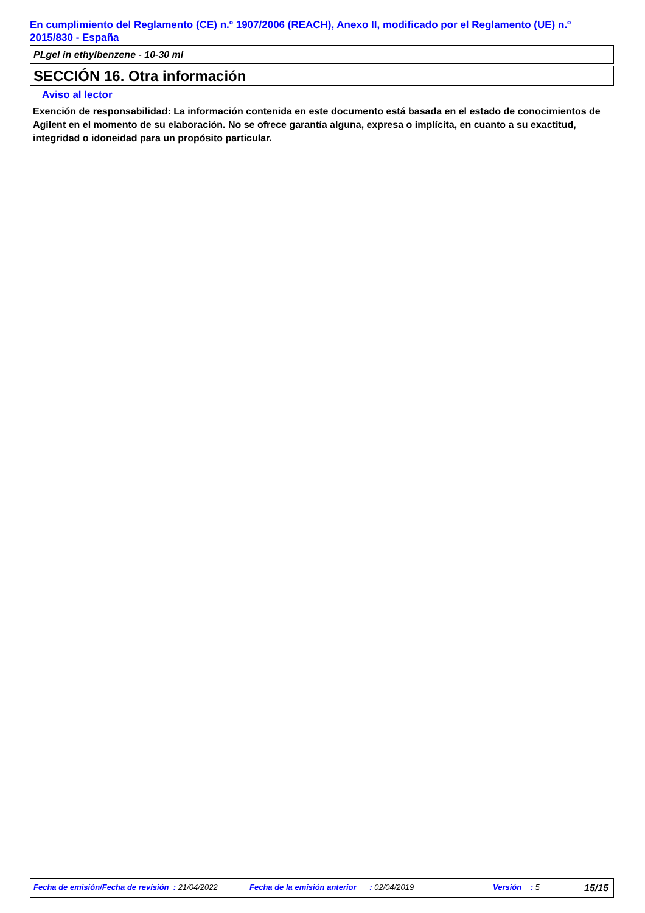En cumplimiento del Reglamento (CE) n.º 1907/2006 (REACH), Anexo II, modificado por el Reglamento (UE) n.º 2015/830 - España
PLgel in ethylbenzene - 10-30 ml
SECCIÓN 16. Otra información
Aviso al lector
Exención de responsabilidad: La información contenida en este documento está basada en el estado de conocimientos de Agilent en el momento de su elaboración. No se ofrece garantía alguna, expresa o implícita, en cuanto a su exactitud, integridad o idoneidad para un propósito particular.
Fecha de emisión/Fecha de revisión : 21/04/2022 Fecha de la emisión anterior : 02/04/2019 Versión : 5 15/15